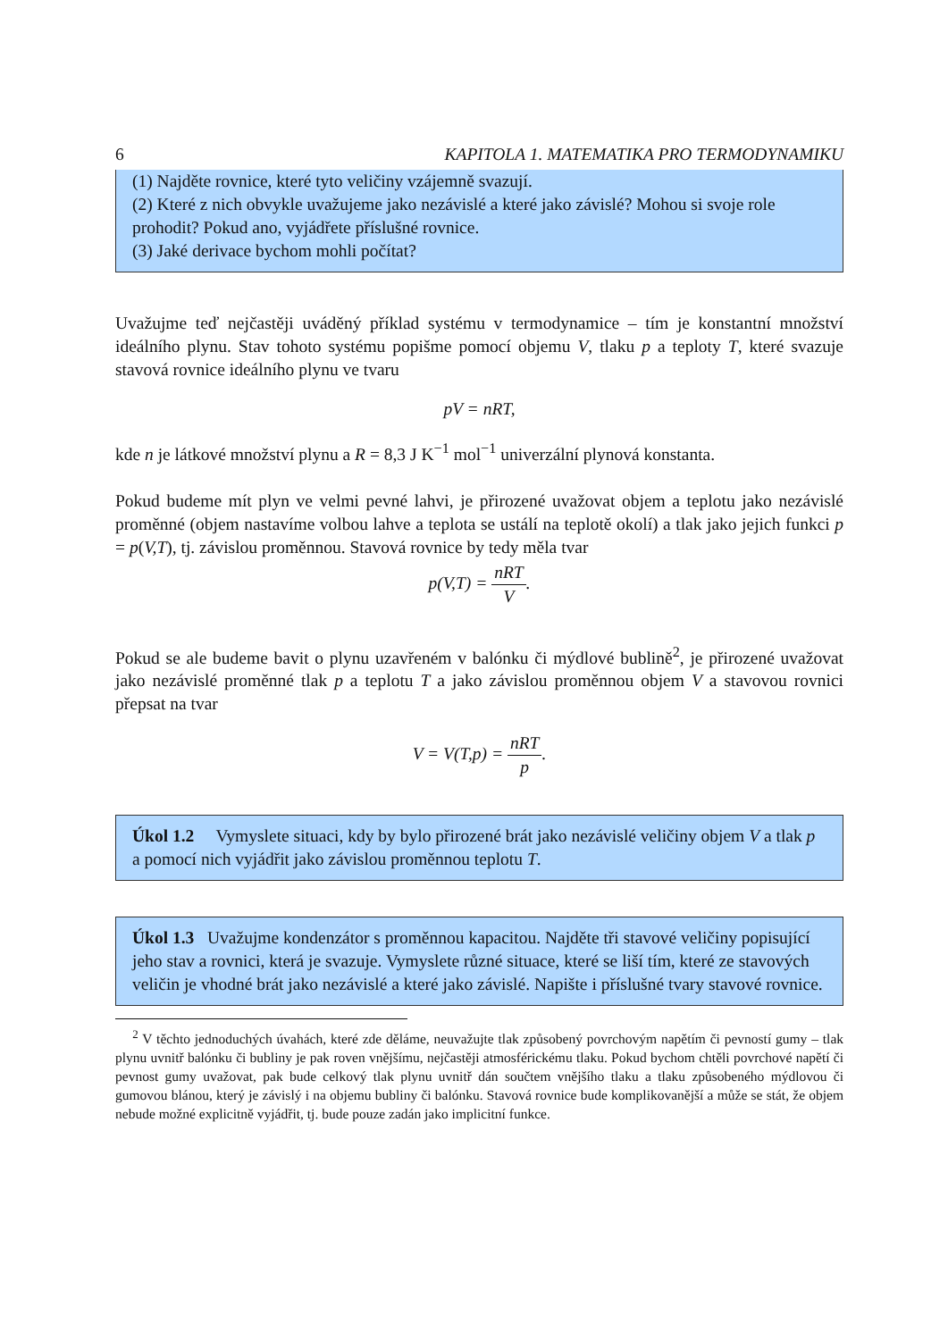6 KAPITOLA 1. MATEMATIKA PRO TERMODYNAMIKU
(1) Najděte rovnice, které tyto veličiny vzájemně svazují.
(2) Které z nich obvykle uvažujeme jako nezávislé a které jako závislé? Mohou si svoje role prohodit? Pokud ano, vyjádřete příslušné rovnice.
(3) Jaké derivace bychom mohli počítat?
Uvažujme teď nejčastěji uváděný příklad systému v termodynamice – tím je konstantní množství ideálního plynu. Stav tohoto systému popišme pomocí objemu V, tlaku p a teploty T, které svazuje stavová rovnice ideálního plynu ve tvaru
pV = nRT,
kde n je látkové množství plynu a R = 8,3 J K<sup>−1</sup> mol<sup>−1</sup> univerzální plynová konstanta.
Pokud budeme mít plyn ve velmi pevné lahvi, je přirozené uvažovat objem a teplotu jako nezávislé proměnné (objem nastavíme volbou lahve a teplota se ustálí na teplotě okolí) a tlak jako jejich funkci p = p(V,T), tj. závislou proměnnou. Stavová rovnice by tedy měla tvar
p(V,T) = nRT V.
Pokud se ale budeme bavit o plynu uzavřeném v balónku či mýdlové bublině<sup>2</sup>, je přirozené uvažovat jako nezávislé proměnné tlak p a teplotu T a jako závislou proměnnou objem V a stavovou rovnici přepsat na tvar
V = V(T,p) = nRT p.
Úkol 1.2 Vymyslete situaci, kdy by bylo přirozené brát jako nezávislé veličiny objem V a tlak p a pomocí nich vyjádřit jako závislou proměnnou teplotu T.
Úkol 1.3 Uvažujme kondenzátor s proměnnou kapacitou. Najděte tři stavové veličiny popisující jeho stav a rovnici, která je svazuje. Vymyslete různé situace, které se liší tím, které ze stavových veličin je vhodné brát jako nezávislé a které jako závislé. Napište i příslušné tvary stavové rovnice.
<sup>2</sup> V těchto jednoduchých úvahách, které zde děláme, neuvažujte tlak způsobený povrchovým napětím či pevností gumy – tlak plynu uvnitř balónku či bubliny je pak roven vnějšímu, nejčastěji atmosférickému tlaku. Pokud bychom chtěli povrchové napětí či pevnost gumy uvažovat, pak bude celkový tlak plynu uvnitř dán součtem vnějšího tlaku a tlaku způsobeného mýdlovou či gumovou blánou, který je závislý i na objemu bubliny či balónku. Stavová rovnice bude komplikovanější a může se stát, že objem nebude možné explicitně vyjádřit, tj. bude pouze zadán jako implicitní funkce.